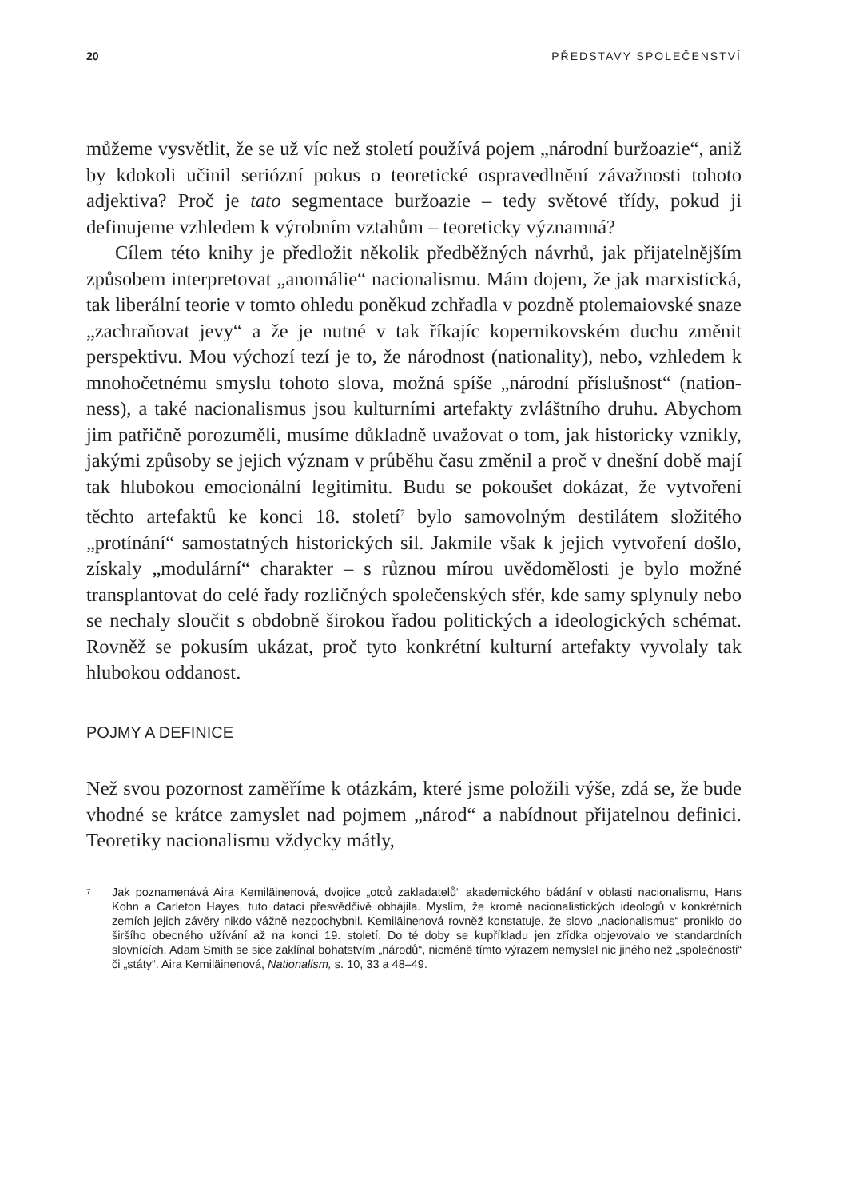20 PŘEDSTAVY SPOLEČENSTVÍ
můžeme vysvětlit, že se už víc než století používá pojem „národní buržoazie“, aniž by kdokoli učinil seriózní pokus o teoretické ospravedlnění závažnosti tohoto adjektiva? Proč je tato segmentace buržoazie – tedy světové třídy, pokud ji definujeme vzhledem k výrobním vztahům – teoreticky významná?
Cílem této knihy je předložit několik předběžných návrhů, jak přijatelnějším způsobem interpretovat „anomálie“ nacionalismu. Mám dojem, že jak marxistická, tak liberální teorie v tomto ohledu poněkud zchřadla v pozdně ptolemaiovské snaze „zachraňovat jevy“ a že je nutné v tak říkajíc kopernikovském duchu změnit perspektivu. Mou výchozí tezí je to, že národnost (nationality), nebo, vzhledem k mnohočetnému smyslu tohoto slova, možná spíše „národní příslušnost“ (nation-ness), a také nacionalismus jsou kulturními artefakty zvláštního druhu. Abychom jim patřičně porozuměli, musíme důkladně uvažovat o tom, jak historicky vznikly, jakými způsoby se jejich význam v průběhu času změnil a proč v dnešní době mají tak hlubokou emocionální legitimitu. Budu se pokoušet dokázat, že vytvoření těchto artefaktů ke konci 18. století<sup>7</sup> bylo samovolným destilátem složitého „protínání“ samostatných historických sil. Jakmile však k jejich vytvoření došlo, získaly „modulární“ charakter – s různou mírou uvědomělosti je bylo možné transplantovat do celé řady rozličných společenských sfér, kde samy splynuly nebo se nechaly sloučit s obdobně širokou řadou politických a ideologických schémat. Rovněž se pokusím ukázat, proč tyto konkrétní kulturní artefakty vyvolaly tak hlubokou oddanost.
POJMY A DEFINICE
Než svou pozornost zaměříme k otázkám, které jsme položili výše, zdá se, že bude vhodné se krátce zamyslet nad pojmem „národ“ a nabídnout přijatelnou definici. Teoretiky nacionalismu vždycky mátly,
7 Jak poznamenává Aira Kemiläinenová, dvojice „otců zakladatelů“ akademického bádání v oblasti nacionalismu, Hans Kohn a Carleton Hayes, tuto dataci přesvědčivě obhájila. Myslím, že kromě nacionalistických ideologů v konkrétních zemích jejich závěry nikdo vážně nezpochybnil. Kemiläinenová rovněž konstatuje, že slovo „nacionalismus“ proniklo do širšího obecného užívání až na konci 19. století. Do té doby se kupříkladu jen zřídka objevovalo ve standardních slovnících. Adam Smith se sice zaklínal bohatstvím „národů“, nicméně tímto výrazem nemyslel nic jiného než „společnosti“ či „státy“. Aira Kemiläinenová, Nationalism, s. 10, 33 a 48–49.